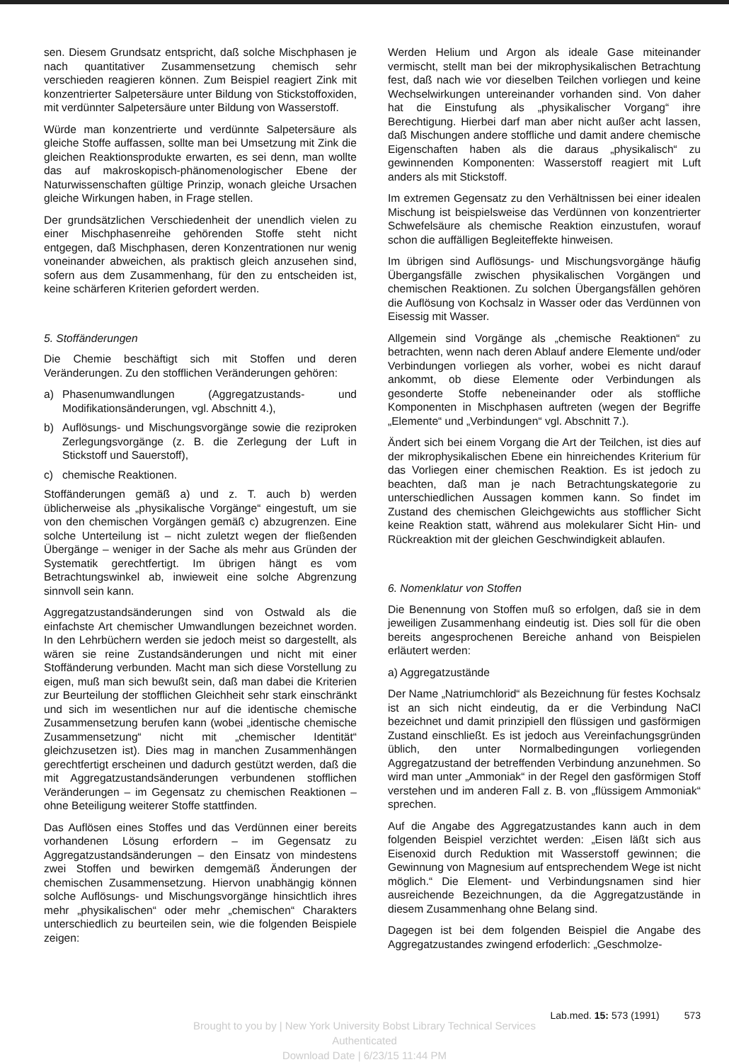sen. Diesem Grundsatz entspricht, daß solche Mischphasen je nach quantitativer Zusammensetzung chemisch sehr verschieden reagieren können. Zum Beispiel reagiert Zink mit konzentrierter Salpetersäure unter Bildung von Stickstoffoxiden, mit verdünnter Salpetersäure unter Bildung von Wasserstoff.
Würde man konzentrierte und verdünnte Salpetersäure als gleiche Stoffe auffassen, sollte man bei Umsetzung mit Zink die gleichen Reaktionsprodukte erwarten, es sei denn, man wollte das auf makroskopisch-phänomenologischer Ebene der Naturwissenschaften gültige Prinzip, wonach gleiche Ursachen gleiche Wirkungen haben, in Frage stellen.
Der grundsätzlichen Verschiedenheit der unendlich vielen zu einer Mischphasenreihe gehörenden Stoffe steht nicht entgegen, daß Mischphasen, deren Konzentrationen nur wenig voneinander abweichen, als praktisch gleich anzusehen sind, sofern aus dem Zusammenhang, für den zu entscheiden ist, keine schärferen Kriterien gefordert werden.
5. Stoffänderungen
Die Chemie beschäftigt sich mit Stoffen und deren Veränderungen. Zu den stofflichen Veränderungen gehören:
a) Phasenumwandlungen (Aggregatzustands- und Modifikationsänderungen, vgl. Abschnitt 4.),
b) Auflösungs- und Mischungsvorgänge sowie die reziproken Zerlegungsvorgänge (z. B. die Zerlegung der Luft in Stickstoff und Sauerstoff),
c) chemische Reaktionen.
Stoffänderungen gemäß a) und z. T. auch b) werden üblicherweise als „physikalische Vorgänge“ eingestuft, um sie von den chemischen Vorgängen gemäß c) abzugrenzen. Eine solche Unterteilung ist – nicht zuletzt wegen der fließenden Übergänge – weniger in der Sache als mehr aus Gründen der Systematik gerechtfertigt. Im übrigen hängt es vom Betrachtungswinkel ab, inwieweit eine solche Abgrenzung sinnvoll sein kann.
Aggregatzustandsänderungen sind von Ostwald als die einfachste Art chemischer Umwandlungen bezeichnet worden. In den Lehrbüchern werden sie jedoch meist so dargestellt, als wären sie reine Zustandsänderungen und nicht mit einer Stoffänderung verbunden. Macht man sich diese Vorstellung zu eigen, muß man sich bewußt sein, daß man dabei die Kriterien zur Beurteilung der stofflichen Gleichheit sehr stark einschränkt und sich im wesentlichen nur auf die identische chemische Zusammensetzung berufen kann (wobei „identische chemische Zusammensetzung“ nicht mit „chemischer Identität“ gleichzusetzen ist). Dies mag in manchen Zusammenhängen gerechtfertigt erscheinen und dadurch gestützt werden, daß die mit Aggregatzustandsänderungen verbundenen stofflichen Veränderungen – im Gegensatz zu chemischen Reaktionen – ohne Beteiligung weiterer Stoffe stattfinden.
Das Auflösen eines Stoffes und das Verdünnen einer bereits vorhandenen Lösung erfordern – im Gegensatz zu Aggregatzustandsänderungen – den Einsatz von mindestens zwei Stoffen und bewirken demgemäß Änderungen der chemischen Zusammensetzung. Hiervon unabhängig können solche Auflösungs- und Mischungsvorgänge hinsichtlich ihres mehr „physikalischen“ oder mehr „chemischen“ Charakters unterschiedlich zu beurteilen sein, wie die folgenden Beispiele zeigen:
Werden Helium und Argon als ideale Gase miteinander vermischt, stellt man bei der mikrophysikalischen Betrachtung fest, daß nach wie vor dieselben Teilchen vorliegen und keine Wechselwirkungen untereinander vorhanden sind. Von daher hat die Einstufung als „physikalischer Vorgang“ ihre Berechtigung. Hierbei darf man aber nicht außer acht lassen, daß Mischungen andere stoffliche und damit andere chemische Eigenschaften haben als die daraus „physikalisch“ zu gewinnenden Komponenten: Wasserstoff reagiert mit Luft anders als mit Stickstoff.
Im extremen Gegensatz zu den Verhältnissen bei einer idealen Mischung ist beispielsweise das Verdünnen von konzentrierter Schwefelsäure als chemische Reaktion einzustufen, worauf schon die auffälligen Begleiteffekte hinweisen.
Im übrigen sind Auflösungs- und Mischungsvorgänge häufig Übergangsfälle zwischen physikalischen Vorgängen und chemischen Reaktionen. Zu solchen Übergangsfällen gehören die Auflösung von Kochsalz in Wasser oder das Verdünnen von Eisessig mit Wasser.
Allgemein sind Vorgänge als „chemische Reaktionen“ zu betrachten, wenn nach deren Ablauf andere Elemente und/oder Verbindungen vorliegen als vorher, wobei es nicht darauf ankommt, ob diese Elemente oder Verbindungen als gesonderte Stoffe nebeneinander oder als stoffliche Komponenten in Mischphasen auftreten (wegen der Begriffe „Elemente“ und „Verbindungen“ vgl. Abschnitt 7.).
Ändert sich bei einem Vorgang die Art der Teilchen, ist dies auf der mikrophysikalischen Ebene ein hinreichendes Kriterium für das Vorliegen einer chemischen Reaktion. Es ist jedoch zu beachten, daß man je nach Betrachtungskategorie zu unterschiedlichen Aussagen kommen kann. So findet im Zustand des chemischen Gleichgewichts aus stofflicher Sicht keine Reaktion statt, während aus molekularer Sicht Hin- und Rückreaktion mit der gleichen Geschwindigkeit ablaufen.
6. Nomenklatur von Stoffen
Die Benennung von Stoffen muß so erfolgen, daß sie in dem jeweiligen Zusammenhang eindeutig ist. Dies soll für die oben bereits angesprochenen Bereiche anhand von Beispielen erläutert werden:
a) Aggregatzustände
Der Name „Natriumchlorid“ als Bezeichnung für festes Kochsalz ist an sich nicht eindeutig, da er die Verbindung NaCl bezeichnet und damit prinzipiell den flüssigen und gasförmigen Zustand einschließt. Es ist jedoch aus Vereinfachungsgründen üblich, den unter Normalbedingungen vorliegenden Aggregatzustand der betreffenden Verbindung anzunehmen. So wird man unter „Ammoniak“ in der Regel den gasförmigen Stoff verstehen und im anderen Fall z. B. von „flüssigem Ammoniak“ sprechen.
Auf die Angabe des Aggregatzustandes kann auch in dem folgenden Beispiel verzichtet werden: „Eisen läßt sich aus Eisenoxid durch Reduktion mit Wasserstoff gewinnen; die Gewinnung von Magnesium auf entsprechendem Wege ist nicht möglich.“ Die Element- und Verbindungsnamen sind hier ausreichende Bezeichnungen, da die Aggregatzustände in diesem Zusammenhang ohne Belang sind.
Dagegen ist bei dem folgenden Beispiel die Angabe des Aggregatzustandes zwingend erfoderlich: „Geschmolze-
Lab.med. 15: 573 (1991) 573
Brought to you by | New York University Bobst Library Technical Services
Authenticated
Download Date | 6/23/15 11:44 PM